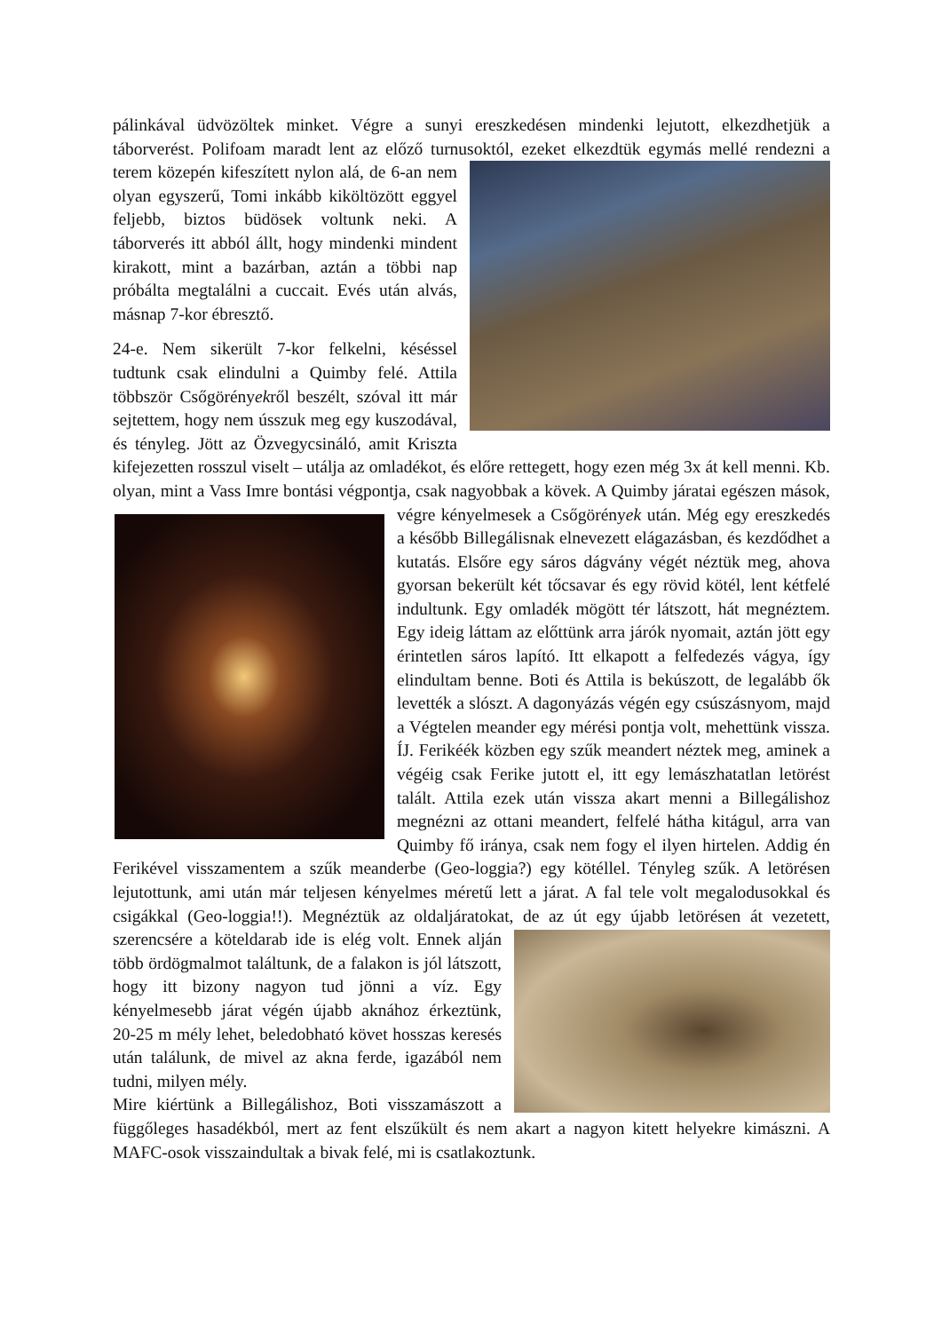pálinkával üdvözöltek minket. Végre a sunyi ereszkedésen mindenki lejutott, elkezdhetjük a táborverést. Polifoam maradt lent az előző turnusoktól, ezeket elkezdtük egymás mellé rendezni a terem közepén kifeszített nylon alá, de 6-an nem olyan egyszerű, Tomi inkább kiköltözött eggyel feljebb, biztos büdösek voltunk neki. A táborverés itt abból állt, hogy mindenki mindent kirakott, mint a bazárban, aztán a többi nap próbálta megtalálni a cuccait. Evés után alvás, másnap 7-kor ébresztő.
24-e. Nem sikerült 7-kor felkelni, késéssel tudtunk csak elindulni a Quimby felé. Attila többször Csőgörényekről beszélt, szóval itt már sejtettem, hogy nem ússzuk meg egy kuszodával, és tényleg. Jött az Özvegycsináló, amit Kriszta kifejezetten rosszul viselt – utálja az omladékot, és előre rettegett, hogy ezen még 3x át kell menni. Kb. olyan, mint a Vass Imre bontási végpontja, csak nagyobbak a kövek. A Quimby járatai egészen mások, végre kényelmesek a Csőgörények után. Még egy ereszkedés a később Billegálisnak elnevezett elágazásban, és kezdődhet a kutatás. Elsőre egy sáros dágvány végét néztük meg, ahova gyorsan bekerült két tőcsavar és egy rövid kötél, lent kétfelé indultunk. Egy omladék mögött tér látszott, hát megnéztem. Egy ideig láttam az előttünk arra járók nyomait, aztán jött egy érintetlen sáros lapító. Itt elkapott a felfedezés vágya, így elindultam benne. Boti és Attila is bekúszott, de legalább ők levették a slószt. A dagonyázás végén egy csúszásnyom, majd a Végtelen meander egy mérési pontja volt, mehettünk vissza. ÍJ. Ferikéék közben egy szűk meandert néztek meg, aminek a végéig csak Ferike jutott el, itt egy lemászhatatlan letörést talált. Attila ezek után vissza akart menni a Billegálishoz megnézni az ottani meandert, felfelé hátha kitágul, arra van Quimby fő iránya, csak nem fogy el ilyen hirtelen. Addig én Ferikével visszamentem a szűk meanderbe (Geo-loggia?) egy kötéllel. Tényleg szűk. A letörésen lejutottunk, ami után már teljesen kényelmes méretű lett a járat. A fal tele volt megalodusokkal és csigákkal (Geo-loggia!!). Megnéztük az oldaljáratokat, de az út egy újabb letörésen át vezetett, szerencsére a köteldarab ide is elég volt. Ennek alján több ördögmalmot találtunk, de a falakon is jól látszott, hogy itt bizony nagyon tud jönni a víz. Egy kényelmesebb járat végén újabb aknához érkeztünk, 20-25 m mély lehet, beledobható követ hosszas keresés után találunk, de mivel az akna ferde, igazából nem tudni, milyen mély.
Mire kiértünk a Billegálishoz, Boti visszamászott a függőleges hasadékból, mert az fent elszűkült és nem akart a nagyon kitett helyekre kimászni. A MAFC-osok visszaindultak a bivak felé, mi is csatlakoztunk.